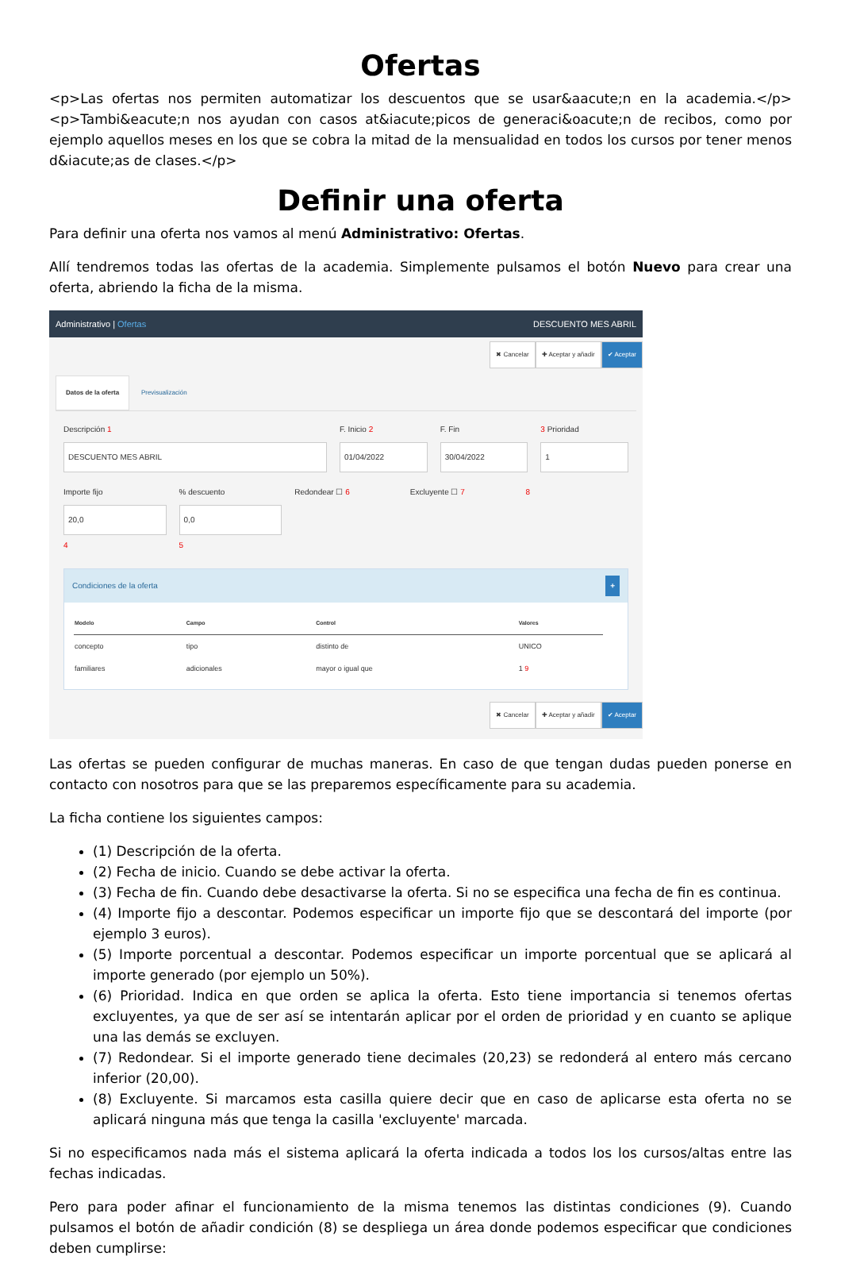Ofertas
<p>Las ofertas nos permiten automatizar los descuentos que se usar&aacute;n en la academia.</p> <p>Tambi&eacute;n nos ayudan con casos at&iacute;picos de generaci&oacute;n de recibos, como por ejemplo aquellos meses en los que se cobra la mitad de la mensualidad en todos los cursos por tener menos d&iacute;as de clases.</p>
Definir una oferta
Para definir una oferta nos vamos al menú Administrativo: Ofertas.
Allí tendremos todas las ofertas de la academia. Simplemente pulsamos el botón Nuevo para crear una oferta, abriendo la ficha de la misma.
Administrativo | Ofertas DESCUENTO MES ABRIL
✖ Cancelar ✚ Aceptar y añadir ✔ Aceptar
Datos de la oferta Previsualización
Descripción 1
DESCUENTO MES ABRIL
F. Inicio 2
01/04/2022
F. Fin
30/04/2022
3 Prioridad
1
Importe fijo
20,0
4
% descuento
0,0
5
Redondear ☐ 6 Excluyente ☐ 7 8
Condiciones de la oferta +
| Modelo | Campo | Control | Valores |
| --- | --- | --- | --- |
| concepto | tipo | distinto de | UNICO |
| familiares | adicionales | mayor o igual que | 1 9 |
✖ Cancelar ✚ Aceptar y añadir ✔ Aceptar
Las ofertas se pueden configurar de muchas maneras. En caso de que tengan dudas pueden ponerse en contacto con nosotros para que se las preparemos específicamente para su academia.
La ficha contiene los siguientes campos:
(1) Descripción de la oferta.
(2) Fecha de inicio. Cuando se debe activar la oferta.
(3) Fecha de fin. Cuando debe desactivarse la oferta. Si no se especifica una fecha de fin es continua.
(4) Importe fijo a descontar. Podemos especificar un importe fijo que se descontará del importe (por ejemplo 3 euros).
(5) Importe porcentual a descontar. Podemos especificar un importe porcentual que se aplicará al importe generado (por ejemplo un 50%).
(6) Prioridad. Indica en que orden se aplica la oferta. Esto tiene importancia si tenemos ofertas excluyentes, ya que de ser así se intentarán aplicar por el orden de prioridad y en cuanto se aplique una las demás se excluyen.
(7) Redondear. Si el importe generado tiene decimales (20,23) se redonderá al entero más cercano inferior (20,00).
(8) Excluyente. Si marcamos esta casilla quiere decir que en caso de aplicarse esta oferta no se aplicará ninguna más que tenga la casilla 'excluyente' marcada.
Si no especificamos nada más el sistema aplicará la oferta indicada a todos los los cursos/altas entre las fechas indicadas.
Pero para poder afinar el funcionamiento de la misma tenemos las distintas condiciones (9). Cuando pulsamos el botón de añadir condición (8) se despliega un área donde podemos especificar que condiciones deben cumplirse: